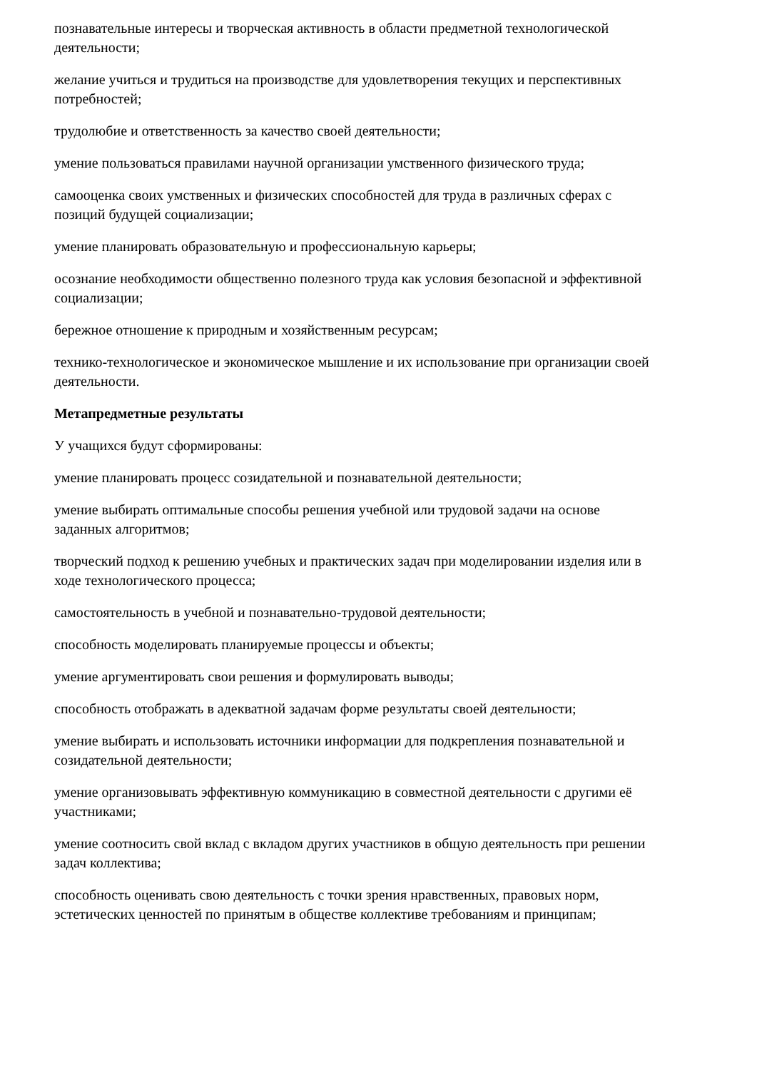познавательные интересы и творческая активность в области предметной технологической деятельности;
желание учиться и трудиться на производстве для удовлетворения текущих и перспективных потребностей;
трудолюбие и ответственность за качество своей деятельности;
умение пользоваться правилами научной организации умственного физического труда;
самооценка своих умственных и физических способностей для труда в различных сферах с позиций будущей социализации;
умение планировать образовательную и профессиональную карьеры;
осознание необходимости общественно полезного труда как условия безопасной и эффективной социализации;
бережное отношение к природным и хозяйственным ресурсам;
технико-технологическое и экономическое мышление и их использование при организации своей деятельности.
Метапредметные результаты
У учащихся будут сформированы:
умение планировать процесс созидательной и познавательной деятельности;
умение выбирать оптимальные способы решения учебной или трудовой задачи на основе заданных алгоритмов;
творческий подход к решению учебных и практических задач при моделировании изделия или в ходе технологического процесса;
самостоятельность в учебной и познавательно-трудовой деятельности;
способность моделировать планируемые процессы и объекты;
умение аргументировать свои решения и формулировать выводы;
способность отображать в адекватной задачам форме результаты своей деятельности;
умение выбирать и использовать источники информации для подкрепления познавательной и созидательной деятельности;
умение организовывать эффективную коммуникацию в совместной деятельности с другими её участниками;
умение соотносить свой вклад с вкладом других участников в общую деятельность при решении задач коллектива;
способность оценивать свою деятельность с точки зрения нравственных, правовых норм, эстетических ценностей по принятым в обществе коллективе требованиям и принципам;